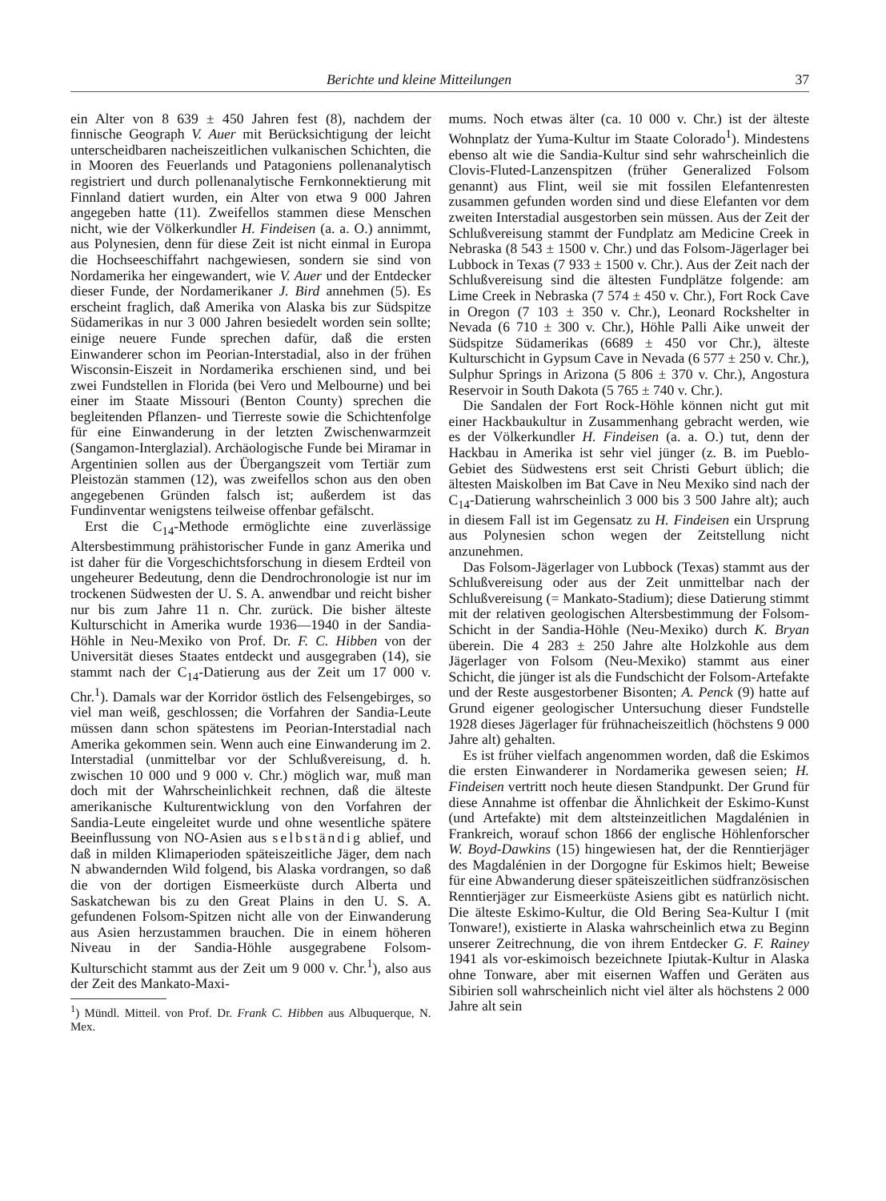Berichte und kleine Mitteilungen 37
ein Alter von 8 639 ± 450 Jahren fest (8), nachdem der finnische Geograph V. Auer mit Berücksichtigung der leicht unterscheidbaren nacheiszeitlichen vulkanischen Schichten, die in Mooren des Feuerlands und Patagoniens pollenanalytisch registriert und durch pollenanalytische Fernkonnektierung mit Finnland datiert wurden, ein Alter von etwa 9 000 Jahren angegeben hatte (11). Zweifellos stammen diese Menschen nicht, wie der Völkerkundler H. Findeisen (a. a. O.) annimmt, aus Polynesien, denn für diese Zeit ist nicht einmal in Europa die Hochseeschiffahrt nachgewiesen, sondern sie sind von Nordamerika her eingewandert, wie V. Auer und der Entdecker dieser Funde, der Nordamerikaner J. Bird annehmen (5). Es erscheint fraglich, daß Amerika von Alaska bis zur Südspitze Südamerikas in nur 3 000 Jahren besiedelt worden sein sollte; einige neuere Funde sprechen dafür, daß die ersten Einwanderer schon im Peorian-Interstadial, also in der frühen Wisconsin-Eiszeit in Nordamerika erschienen sind, und bei zwei Fundstellen in Florida (bei Vero und Melbourne) und bei einer im Staate Missouri (Benton County) sprechen die begleitenden Pflanzen- und Tierreste sowie die Schichtenfolge für eine Einwanderung in der letzten Zwischenwarmzeit (Sangamon-Interglazial). Archäologische Funde bei Miramar in Argentinien sollen aus der Übergangszeit vom Tertiär zum Pleistozän stammen (12), was zweifellos schon aus den oben angegebenen Gründen falsch ist; außerdem ist das Fundinventar wenigstens teilweise offenbar gefälscht.
Erst die C<sub>14</sub>-Methode ermöglichte eine zuverlässige Altersbestimmung prähistorischer Funde in ganz Amerika und ist daher für die Vorgeschichtsforschung in diesem Erdteil von ungeheurer Bedeutung, denn die Dendrochronologie ist nur im trockenen Südwesten der U. S. A. anwendbar und reicht bisher nur bis zum Jahre 11 n. Chr. zurück. Die bisher älteste Kulturschicht in Amerika wurde 1936—1940 in der Sandia-Höhle in Neu-Mexiko von Prof. Dr. F. C. Hibben von der Universität dieses Staates entdeckt und ausgegraben (14), sie stammt nach der C<sub>14</sub>-Datierung aus der Zeit um 17 000 v. Chr.<sup>1</sup>). Damals war der Korridor östlich des Felsengebirges, so viel man weiß, geschlossen; die Vorfahren der Sandia-Leute müssen dann schon spätestens im Peorian-Interstadial nach Amerika gekommen sein. Wenn auch eine Einwanderung im 2. Interstadial (unmittelbar vor der Schlußvereisung, d. h. zwischen 10 000 und 9 000 v. Chr.) möglich war, muß man doch mit der Wahrscheinlichkeit rechnen, daß die älteste amerikanische Kulturentwicklung von den Vorfahren der Sandia-Leute eingeleitet wurde und ohne wesentliche spätere Beeinflussung von NO-Asien aus selbständig ablief, und daß in milden Klimaperioden späteiszeitliche Jäger, dem nach N abwandernden Wild folgend, bis Alaska vordrangen, so daß die von der dortigen Eismeerküste durch Alberta und Saskatchewan bis zu den Great Plains in den U. S. A. gefundenen Folsom-Spitzen nicht alle von der Einwanderung aus Asien herzustammen brauchen. Die in einem höheren Niveau in der Sandia-Höhle ausgegrabene Folsom-Kulturschicht stammt aus der Zeit um 9 000 v. Chr.<sup>1</sup>), also aus der Zeit des Mankato-Maxi-
<sup>1</sup>) Mündl. Mitteil. von Prof. Dr. Frank C. Hibben aus Albuquerque, N. Mex.
mums. Noch etwas älter (ca. 10 000 v. Chr.) ist der älteste Wohnplatz der Yuma-Kultur im Staate Colorado<sup>1</sup>). Mindestens ebenso alt wie die Sandia-Kultur sind sehr wahrscheinlich die Clovis-Fluted-Lanzenspitzen (früher Generalized Folsom genannt) aus Flint, weil sie mit fossilen Elefantenresten zusammen gefunden worden sind und diese Elefanten vor dem zweiten Interstadial ausgestorben sein müssen. Aus der Zeit der Schlußvereisung stammt der Fundplatz am Medicine Creek in Nebraska (8 543 ± 1500 v. Chr.) und das Folsom-Jägerlager bei Lubbock in Texas (7 933 ± 1500 v. Chr.). Aus der Zeit nach der Schlußvereisung sind die ältesten Fundplätze folgende: am Lime Creek in Nebraska (7 574 ± 450 v. Chr.), Fort Rock Cave in Oregon (7 103 ± 350 v. Chr.), Leonard Rockshelter in Nevada (6 710 ± 300 v. Chr.), Höhle Palli Aike unweit der Südspitze Südamerikas (6689 ± 450 vor Chr.), älteste Kulturschicht in Gypsum Cave in Nevada (6 577 ± 250 v. Chr.), Sulphur Springs in Arizona (5 806 ± 370 v. Chr.), Angostura Reservoir in South Dakota (5 765 ± 740 v. Chr.).
Die Sandalen der Fort Rock-Höhle können nicht gut mit einer Hackbaukultur in Zusammenhang gebracht werden, wie es der Völkerkundler H. Findeisen (a. a. O.) tut, denn der Hackbau in Amerika ist sehr viel jünger (z. B. im Pueblo-Gebiet des Südwestens erst seit Christi Geburt üblich; die ältesten Maiskolben im Bat Cave in Neu Mexiko sind nach der C<sub>14</sub>-Datierung wahrscheinlich 3 000 bis 3 500 Jahre alt); auch in diesem Fall ist im Gegensatz zu H. Findeisen ein Ursprung aus Polynesien schon wegen der Zeitstellung nicht anzunehmen.
Das Folsom-Jägerlager von Lubbock (Texas) stammt aus der Schlußvereisung oder aus der Zeit unmittelbar nach der Schlußvereisung (= Mankato-Stadium); diese Datierung stimmt mit der relativen geologischen Altersbestimmung der Folsom-Schicht in der Sandia-Höhle (Neu-Mexiko) durch K. Bryan überein. Die 4 283 ± 250 Jahre alte Holzkohle aus dem Jägerlager von Folsom (Neu-Mexiko) stammt aus einer Schicht, die jünger ist als die Fundschicht der Folsom-Artefakte und der Reste ausgestorbener Bisonten; A. Penck (9) hatte auf Grund eigener geologischer Untersuchung dieser Fundstelle 1928 dieses Jägerlager für frühnacheiszeitlich (höchstens 9 000 Jahre alt) gehalten.
Es ist früher vielfach angenommen worden, daß die Eskimos die ersten Einwanderer in Nordamerika gewesen seien; H. Findeisen vertritt noch heute diesen Standpunkt. Der Grund für diese Annahme ist offenbar die Ähnlichkeit der Eskimo-Kunst (und Artefakte) mit dem altsteinzeitlichen Magdalénien in Frankreich, worauf schon 1866 der englische Höhlenforscher W. Boyd-Dawkins (15) hingewiesen hat, der die Renntierjäger des Magdalénien in der Dorgogne für Eskimos hielt; Beweise für eine Abwanderung dieser späteiszeitlichen südfranzösischen Renntierjäger zur Eismeerküste Asiens gibt es natürlich nicht. Die älteste Eskimo-Kultur, die Old Bering Sea-Kultur I (mit Tonware!), existierte in Alaska wahrscheinlich etwa zu Beginn unserer Zeitrechnung, die von ihrem Entdecker G. F. Rainey 1941 als vor-eskimoisch bezeichnete Ipiutak-Kultur in Alaska ohne Tonware, aber mit eisernen Waffen und Geräten aus Sibirien soll wahrscheinlich nicht viel älter als höchstens 2 000 Jahre alt sein